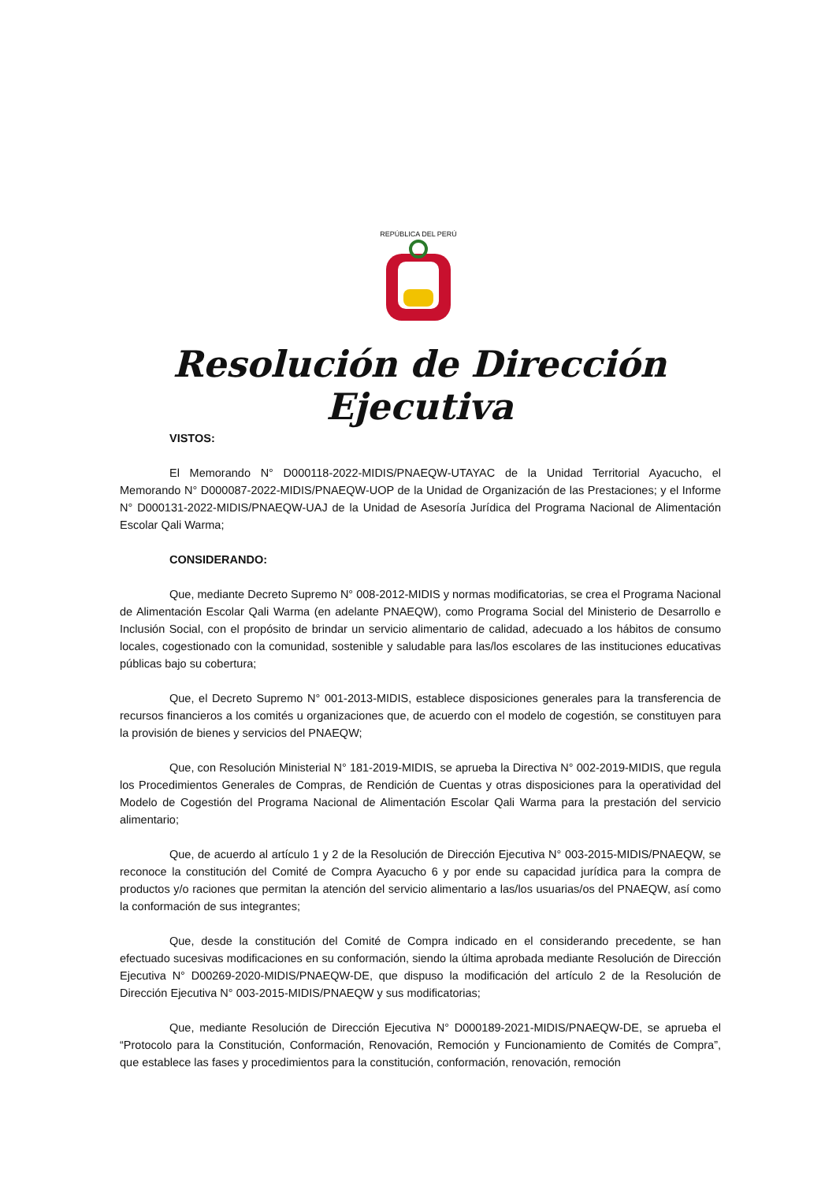REPÚBLICA DEL PERÚ
Resolución de Dirección Ejecutiva
VISTOS:
El Memorando N° D000118-2022-MIDIS/PNAEQW-UTAYAC de la Unidad Territorial Ayacucho, el Memorando N° D000087-2022-MIDIS/PNAEQW-UOP de la Unidad de Organización de las Prestaciones; y el Informe N° D000131-2022-MIDIS/PNAEQW-UAJ de la Unidad de Asesoría Jurídica del Programa Nacional de Alimentación Escolar Qali Warma;
CONSIDERANDO:
Que, mediante Decreto Supremo N° 008-2012-MIDIS y normas modificatorias, se crea el Programa Nacional de Alimentación Escolar Qali Warma (en adelante PNAEQW), como Programa Social del Ministerio de Desarrollo e Inclusión Social, con el propósito de brindar un servicio alimentario de calidad, adecuado a los hábitos de consumo locales, cogestionado con la comunidad, sostenible y saludable para las/los escolares de las instituciones educativas públicas bajo su cobertura;
Que, el Decreto Supremo N° 001-2013-MIDIS, establece disposiciones generales para la transferencia de recursos financieros a los comités u organizaciones que, de acuerdo con el modelo de cogestión, se constituyen para la provisión de bienes y servicios del PNAEQW;
Que, con Resolución Ministerial N° 181-2019-MIDIS, se aprueba la Directiva N° 002-2019-MIDIS, que regula los Procedimientos Generales de Compras, de Rendición de Cuentas y otras disposiciones para la operatividad del Modelo de Cogestión del Programa Nacional de Alimentación Escolar Qali Warma para la prestación del servicio alimentario;
Que, de acuerdo al artículo 1 y 2 de la Resolución de Dirección Ejecutiva N° 003-2015-MIDIS/PNAEQW, se reconoce la constitución del Comité de Compra Ayacucho 6 y por ende su capacidad jurídica para la compra de productos y/o raciones que permitan la atención del servicio alimentario a las/los usuarias/os del PNAEQW, así como la conformación de sus integrantes;
Que, desde la constitución del Comité de Compra indicado en el considerando precedente, se han efectuado sucesivas modificaciones en su conformación, siendo la última aprobada mediante Resolución de Dirección Ejecutiva N° D00269-2020-MIDIS/PNAEQW-DE, que dispuso la modificación del artículo 2 de la Resolución de Dirección Ejecutiva N° 003-2015-MIDIS/PNAEQW y sus modificatorias;
Que, mediante Resolución de Dirección Ejecutiva N° D000189-2021-MIDIS/PNAEQW-DE, se aprueba el “Protocolo para la Constitución, Conformación, Renovación, Remoción y Funcionamiento de Comités de Compra”, que establece las fases y procedimientos para la constitución, conformación, renovación, remoción